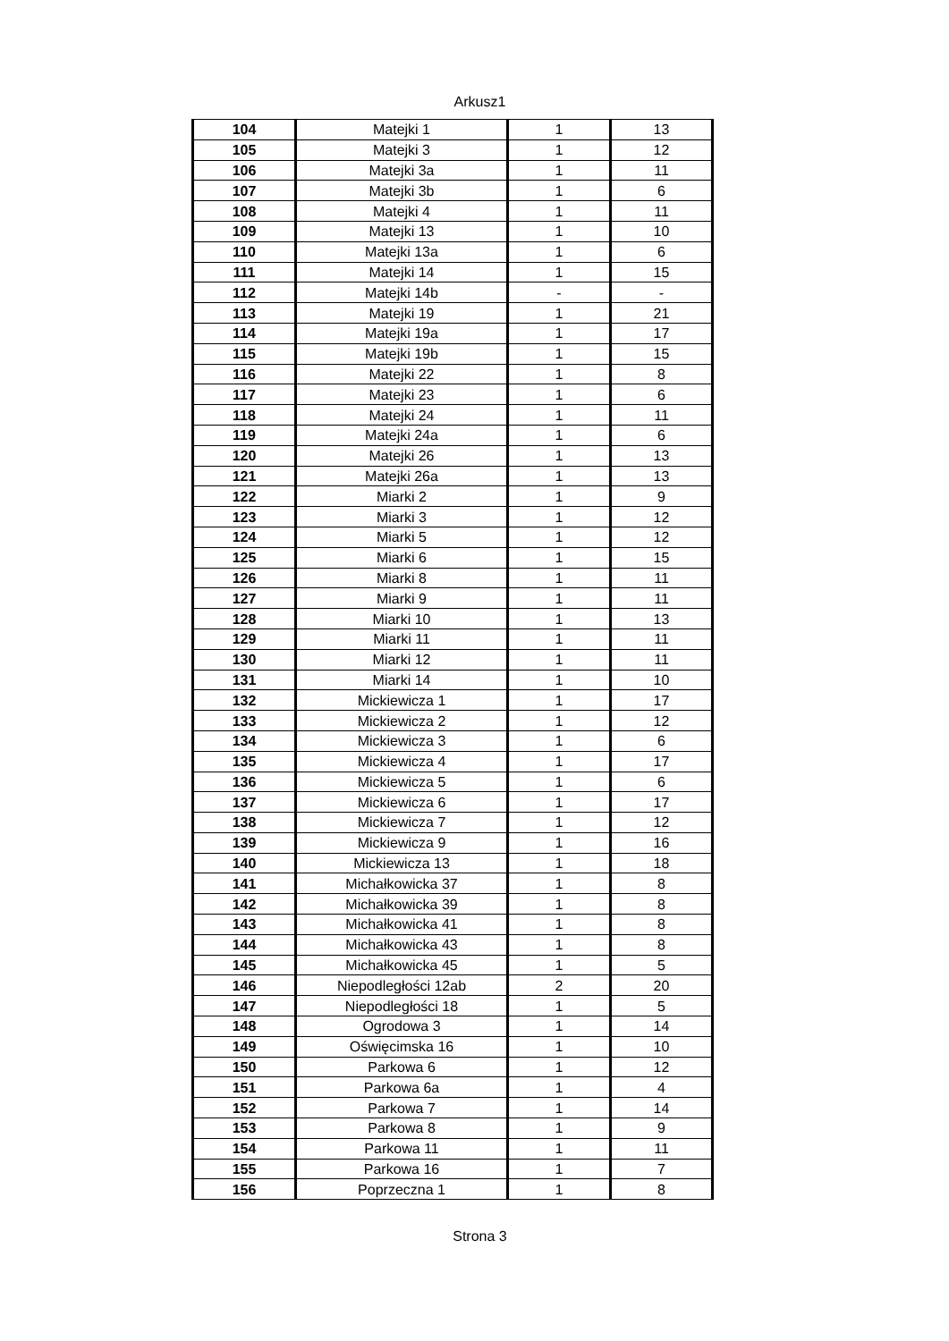Arkusz1
| 104 | Matejki 1 | 1 | 13 |
| 105 | Matejki 3 | 1 | 12 |
| 106 | Matejki 3a | 1 | 11 |
| 107 | Matejki 3b | 1 | 6 |
| 108 | Matejki 4 | 1 | 11 |
| 109 | Matejki 13 | 1 | 10 |
| 110 | Matejki 13a | 1 | 6 |
| 111 | Matejki 14 | 1 | 15 |
| 112 | Matejki 14b | - | - |
| 113 | Matejki 19 | 1 | 21 |
| 114 | Matejki 19a | 1 | 17 |
| 115 | Matejki 19b | 1 | 15 |
| 116 | Matejki 22 | 1 | 8 |
| 117 | Matejki 23 | 1 | 6 |
| 118 | Matejki 24 | 1 | 11 |
| 119 | Matejki 24a | 1 | 6 |
| 120 | Matejki 26 | 1 | 13 |
| 121 | Matejki 26a | 1 | 13 |
| 122 | Miarki 2 | 1 | 9 |
| 123 | Miarki 3 | 1 | 12 |
| 124 | Miarki 5 | 1 | 12 |
| 125 | Miarki 6 | 1 | 15 |
| 126 | Miarki 8 | 1 | 11 |
| 127 | Miarki 9 | 1 | 11 |
| 128 | Miarki 10 | 1 | 13 |
| 129 | Miarki 11 | 1 | 11 |
| 130 | Miarki 12 | 1 | 11 |
| 131 | Miarki 14 | 1 | 10 |
| 132 | Mickiewicza 1 | 1 | 17 |
| 133 | Mickiewicza 2 | 1 | 12 |
| 134 | Mickiewicza 3 | 1 | 6 |
| 135 | Mickiewicza 4 | 1 | 17 |
| 136 | Mickiewicza 5 | 1 | 6 |
| 137 | Mickiewicza 6 | 1 | 17 |
| 138 | Mickiewicza 7 | 1 | 12 |
| 139 | Mickiewicza 9 | 1 | 16 |
| 140 | Mickiewicza 13 | 1 | 18 |
| 141 | Michałkowicka 37 | 1 | 8 |
| 142 | Michałkowicka 39 | 1 | 8 |
| 143 | Michałkowicka 41 | 1 | 8 |
| 144 | Michałkowicka 43 | 1 | 8 |
| 145 | Michałkowicka 45 | 1 | 5 |
| 146 | Niepodległości 12ab | 2 | 20 |
| 147 | Niepodległości 18 | 1 | 5 |
| 148 | Ogrodowa 3 | 1 | 14 |
| 149 | Oświęcimska 16 | 1 | 10 |
| 150 | Parkowa 6 | 1 | 12 |
| 151 | Parkowa 6a | 1 | 4 |
| 152 | Parkowa 7 | 1 | 14 |
| 153 | Parkowa 8 | 1 | 9 |
| 154 | Parkowa 11 | 1 | 11 |
| 155 | Parkowa 16 | 1 | 7 |
| 156 | Poprzeczna 1 | 1 | 8 |
Strona 3